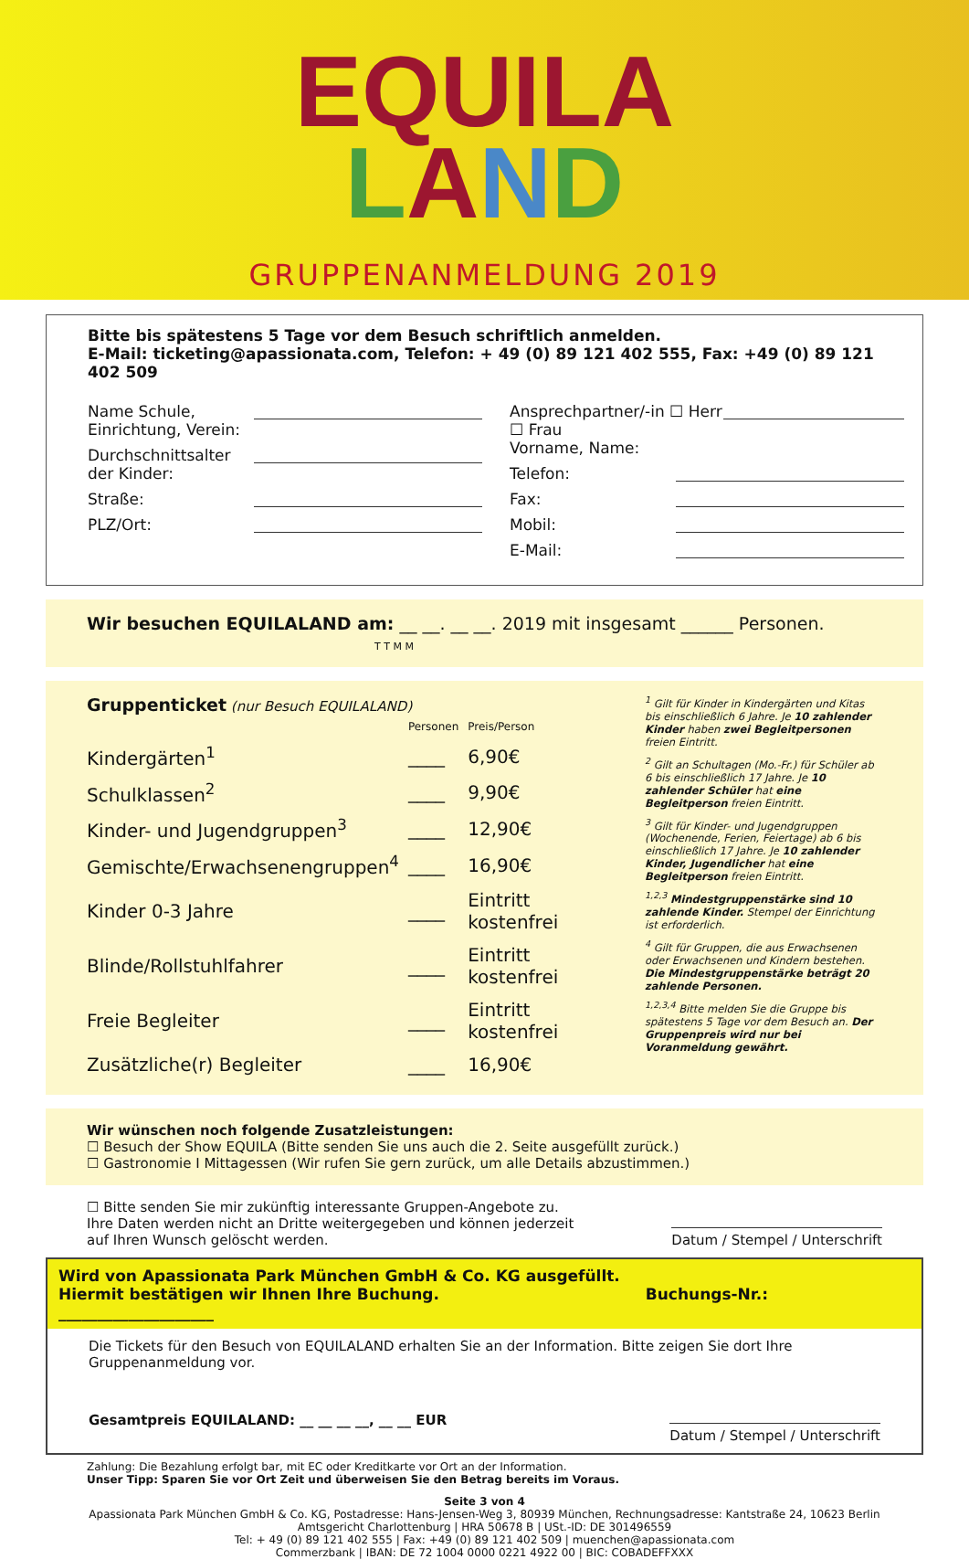EQUILA
LAND
GRUPPENANMELDUNG 2019
Bitte bis spätestens 5 Tage vor dem Besuch schriftlich anmelden.
E-Mail: ticketing@apassionata.com, Telefon: + 49 (0) 89 121 402 555, Fax: +49 (0) 89 121 402 509
Name Schule,
Einrichtung, Verein:
Durchschnittsalter
der Kinder:
Straße:
PLZ/Ort:
Ansprechpartner/-in ☐ Herr ☐ Frau
Vorname, Name:
Telefon:
Fax:
Mobil:
E-Mail:
Wir besuchen EQUILALAND am: __ __. __ __. 2019 mit insgesamt ______ Personen.
T T M M
Gruppenticket (nur Besuch EQUILALAND)
| | Personen | Preis/Person |
| --- | --- | --- |
| Kindergärten<sup>1</sup> | ____ | 6,90€ |
| Schulklassen<sup>2</sup> | ____ | 9,90€ |
| Kinder- und Jugendgruppen<sup>3</sup> | ____ | 12,90€ |
| Gemischte/Erwachsenengruppen<sup>4</sup> | ____ | 16,90€ |
| Kinder 0-3 Jahre | ____ | Eintritt kostenfrei |
| Blinde/Rollstuhlfahrer | ____ | Eintritt kostenfrei |
| Freie Begleiter | ____ | Eintritt kostenfrei |
| Zusätzliche(r) Begleiter | ____ | 16,90€ |
<sup>1</sup> Gilt für Kinder in Kindergärten und Kitas bis einschließlich 6 Jahre. Je 10 zahlender Kinder haben zwei Begleitpersonen freien Eintritt.
<sup>2</sup> Gilt an Schultagen (Mo.-Fr.) für Schüler ab 6 bis einschließlich 17 Jahre. Je 10 zahlender Schüler hat eine Begleitperson freien Eintritt.
<sup>3</sup> Gilt für Kinder- und Jugendgruppen (Wochenende, Ferien, Feiertage) ab 6 bis einschließlich 17 Jahre. Je 10 zahlender Kinder, Jugendlicher hat eine Begleitperson freien Eintritt.
<sup>1,2,3</sup> Mindestgruppenstärke sind 10 zahlende Kinder. Stempel der Einrichtung ist erforderlich.
<sup>4</sup> Gilt für Gruppen, die aus Erwachsenen oder Erwachsenen und Kindern bestehen. Die Mindestgruppenstärke beträgt 20 zahlende Personen.
<sup>1,2,3,4</sup> Bitte melden Sie die Gruppe bis spätestens 5 Tage vor dem Besuch an. Der Gruppenpreis wird nur bei Voranmeldung gewährt.
Wir wünschen noch folgende Zusatzleistungen:
☐ Besuch der Show EQUILA (Bitte senden Sie uns auch die 2. Seite ausgefüllt zurück.)
☐ Gastronomie I Mittagessen (Wir rufen Sie gern zurück, um alle Details abzustimmen.)
☐ Bitte senden Sie mir zukünftig interessante Gruppen-Angebote zu.
Ihre Daten werden nicht an Dritte weitergegeben und können jederzeit
auf Ihren Wunsch gelöscht werden.
Datum / Stempel / Unterschrift
Wird von Apassionata Park München GmbH & Co. KG ausgefüllt.
Hiermit bestätigen wir Ihnen Ihre Buchung. Buchungs-Nr.: ____________________
Die Tickets für den Besuch von EQUILALAND erhalten Sie an der Information. Bitte zeigen Sie dort Ihre Gruppenanmeldung vor.
Gesamtpreis EQUILALAND: __ __ __ __, __ __ EUR Datum / Stempel / Unterschrift
Zahlung: Die Bezahlung erfolgt bar, mit EC oder Kreditkarte vor Ort an der Information.
Unser Tipp: Sparen Sie vor Ort Zeit und überweisen Sie den Betrag bereits im Voraus.
Seite 3 von 4
Apassionata Park München GmbH & Co. KG, Postadresse: Hans-Jensen-Weg 3, 80939 München, Rechnungsadresse: Kantstraße 24, 10623 Berlin
Amtsgericht Charlottenburg | HRA 50678 B | USt.-ID: DE 301496559
Tel: + 49 (0) 89 121 402 555 | Fax: +49 (0) 89 121 402 509 | muenchen@apassionata.com
Commerzbank | IBAN: DE 72 1004 0000 0221 4922 00 | BIC: COBADEFFXXX